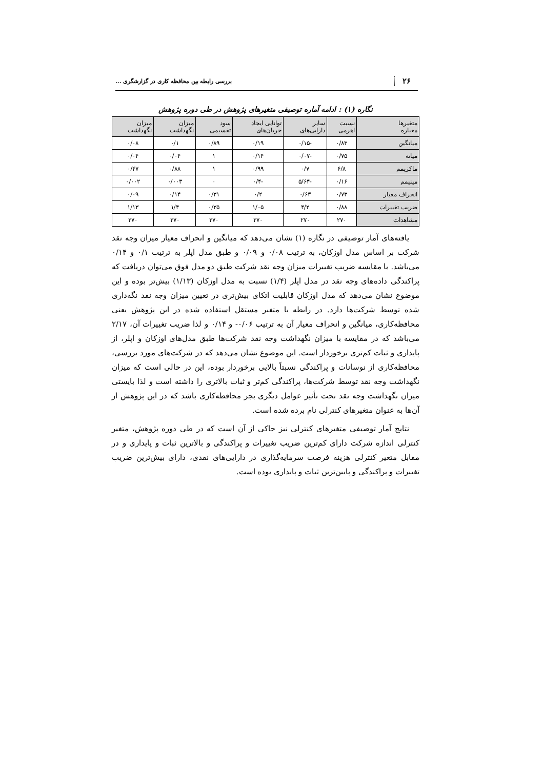۲۶ بررسی رابطه بین محافظه کاری در گزارشگری ...
نگاره (۱) : ادامه آماره توصیفی متغیرهای پژوهش در طی دوره پژوهش
| متغیرها معیاره | نسبت اهرمی | سایر دارایی‌های | توانایی ایجاد جریان‌های | سود تقسیمی | میزان نگهداشت | میزان نگهداشت |
| --- | --- | --- | --- | --- | --- | --- |
| میانگین | ۰/۸۳ | -۰/۱۵ | ۰/۱۹ | ۰/۸۹ | ۰/۱ | ۰/۰۸ |
| میانه | ۰/۷۵ | -۰/۰۷ | ۰/۱۴ | ۱ | ۰/۰۴ | ۰/۰۴ |
| ماکزیمم | ۶/۸ | ۰/۷ | ۰/۹۹ | ۱ | ۰/۸۸ | ۰/۴۷ |
| مینیمم | ۰/۱۶ | -۵/۶۴ | -۰/۴ | ۰ | ۰/۰۰۳ | ۰/۰۰۲ |
| انحراف معیار | ۰/۷۳ | ۰/۶۳ | ۰/۲ | ۰/۳۱ | ۰/۱۴ | ۰/۰۹ |
| ضریب تغییرات | ۰/۸۸ | ۴/۲ | ۱/۰۵ | ۰/۳۵ | ۱/۴ | ۱/۱۳ |
| مشاهدات | ۲۷۰ | ۲۷۰ | ۲۷۰ | ۲۷۰ | ۲۷۰ | ۲۷۰ |
یافته‌های آمار توصیفی در نگاره (۱) نشان می‌دهد که میانگین و انحراف معیار میزان وجه نقد شرکت بر اساس مدل اوزکان، به ترتیب ۰/۰۸ و ۰/۰۹ و طبق مدل اپلر به ترتیب ۰/۱ و ۰/۱۴ می‌باشد. با مقایسه ضریب تغییرات میزان وجه نقد شرکت طبق دو مدل فوق می‌توان دریافت که پراکندگی داده‌های وجه نقد در مدل اپلر (۱/۴) نسبت به مدل اوزکان (۱/۱۳) بیش‌تر بوده و این موضوع نشان می‌دهد که مدل اوزکان قابلیت اتکای بیش‌تری در تعیین میزان وجه نقد نگه‌داری شده توسط شرکت‌ها دارد. در رابطه با متغیر مستقل استفاده شده در این پژوهش یعنی محافظه‌کاری، میانگین و انحراف معیار آن به ترتیب ۰/۰۶- و ۰/۱۴ و لذا ضریب تغییرات آن، ۲/۱۷ می‌باشد که در مقایسه با میزان نگهداشت وجه نقد شرکت‌ها طبق مدل‌های اوزکان و اپلر، از پایداری و ثبات کم‌تری برخوردار است. این موضوع نشان می‌دهد که در شرکت‌های مورد بررسی، محافظه‌کاری از نوسانات و پراکندگی نسبتاً بالایی برخوردار بوده، این در حالی است که میزان نگهداشت وجه نقد توسط شرکت‌ها، پراکندگی کم‌تر و ثبات بالاتری را داشته است و لذا بایستی میزان نگهداشت وجه نقد تحت تأثیر عوامل دیگری بجز محافظه‌کاری باشد که در این پژوهش از آن‌ها به عنوان متغیرهای کنترلی نام برده شده است.
نتایج آمار توصیفی متغیرهای کنترلی نیز حاکی از آن است که در طی دوره پژوهش، متغیر کنترلی اندازه شرکت دارای کم‌ترین ضریب تغییرات و پراکندگی و بالاترین ثبات و پایداری و در مقابل متغیر کنترلی هزینه فرصت سرمایه‌گذاری در دارایی‌های نقدی، دارای بیش‌ترین ضریب تغییرات و پراکندگی و پایین‌ترین ثبات و پایداری بوده است.